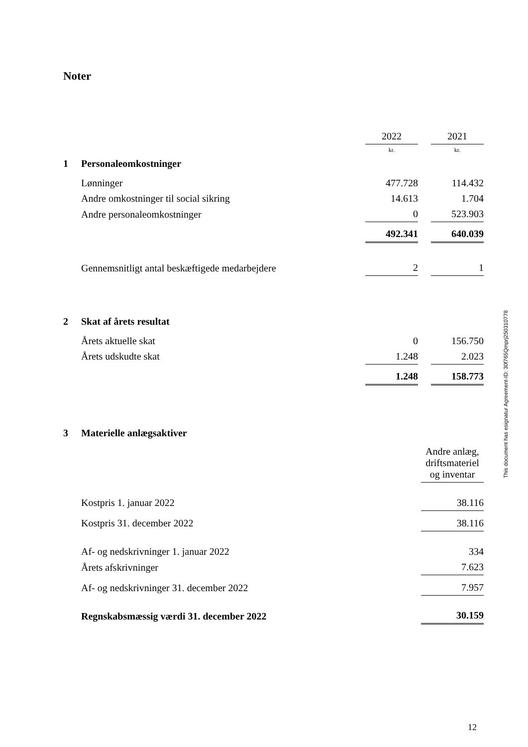Noter
| | | 2022 | | 2021 |
| | | kr. | | kr. |
| 1 | Personaleomkostninger | | | |
| | Lønninger | 477.728 | | 114.432 |
| | Andre omkostninger til social sikring | 14.613 | | 1.704 |
| | Andre personaleomkostninger | 0 | | 523.903 |
| | | 492.341 | | 640.039 |
| | Gennemsnitligt antal beskæftigede medarbejdere | 2 | | 1 |
| 2 | Skat af årets resultat | | | |
| | Årets aktuelle skat | 0 | | 156.750 |
| | Årets udskudte skat | 1.248 | | 2.023 |
| | | 1.248 | | 158.773 |
| 3 | Materielle anlægsaktiver | |
| | | Andre anlæg, driftsmateriel og inventar |
| | Kostpris 1. januar 2022 | 38.116 |
| | Kostpris 31. december 2022 | 38.116 |
| | Af- og nedskrivninger 1. januar 2022 | 334 |
| | Årets afskrivninger | 7.623 |
| | Af- og nedskrivninger 31. december 2022 | 7.957 |
| | Regnskabsmæssig værdi 31. december 2022 | 30.159 |
This document has esignatur Agreement-ID: 30f765Qmprj250310778
12